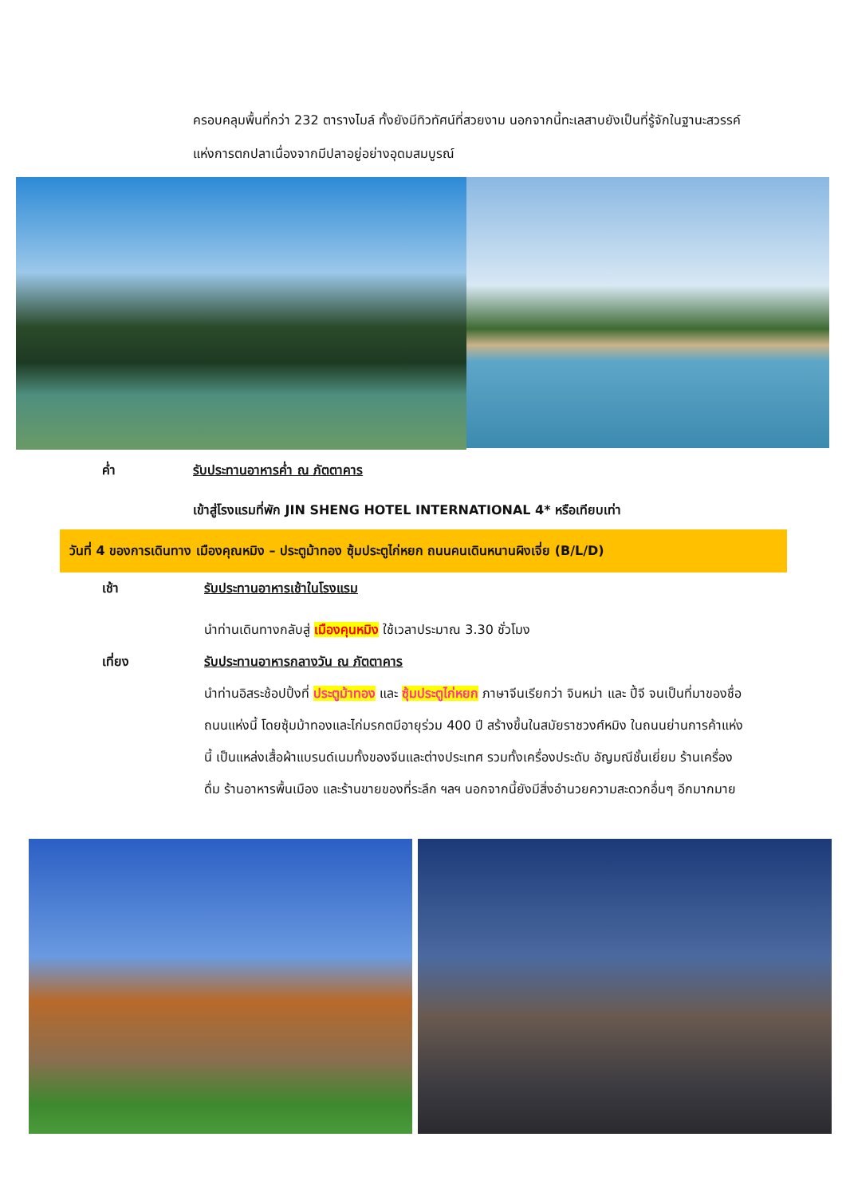ครอบคลุมพื้นที่กว่า 232 ตารางไมล์ ทั้งยังมีทิวทัศน์ที่สวยงาม นอกจากนี้ทะเลสาบยังเป็นที่รู้จักในฐานะสวรรค์แห่งการตกปลาเนื่องจากมีปลาอยู่อย่างอุดมสมบูรณ์
ค่ำ รับประทานอาหารค่ำ ณ ภัตตาคาร
เข้าสู่โรงแรมที่พัก JIN SHENG HOTEL INTERNATIONAL 4* หรือเทียบเท่า
วันที่ 4 ของการเดินทาง เมืองคุณหมิง – ประตูม้าทอง ซุ้มประตูไก่หยก ถนนคนเดินหนานผิงเจี่ย (B/L/D)
เช้า รับประทานอาหารเช้าในโรงแรม
นำท่านเดินทางกลับสู่ เมืองคุนหมิง ใช้เวลาประมาณ 3.30 ชั่วโมง
เที่ยง รับประทานอาหารกลางวัน ณ ภัตตาคาร
นำท่านอิสระช้อปปิ้งที่ ประตูม้าทอง และ ซุ้มประตูไก่หยก ภาษาจีนเรียกว่า จินหม่า และ ปี้จี จนเป็นที่มาของชื่อถนนแห่งนี้ โดยซุ้มม้าทองและไก่มรกตมีอายุร่วม 400 ปี สร้างขึ้นในสมัยราชวงศ์หมิง ในถนนย่านการค้าแห่งนี้ เป็นแหล่งเสื้อผ้าแบรนด์เนมทั้งของจีนและต่างประเทศ รวมทั้งเครื่องประดับ อัญมณีชั้นเยี่ยม ร้านเครื่องดื่ม ร้านอาหารพื้นเมือง และร้านขายของที่ระลึก ฯลฯ นอกจากนี้ยังมีสิ่งอำนวยความสะดวกอื่นๆ อีกมากมาย